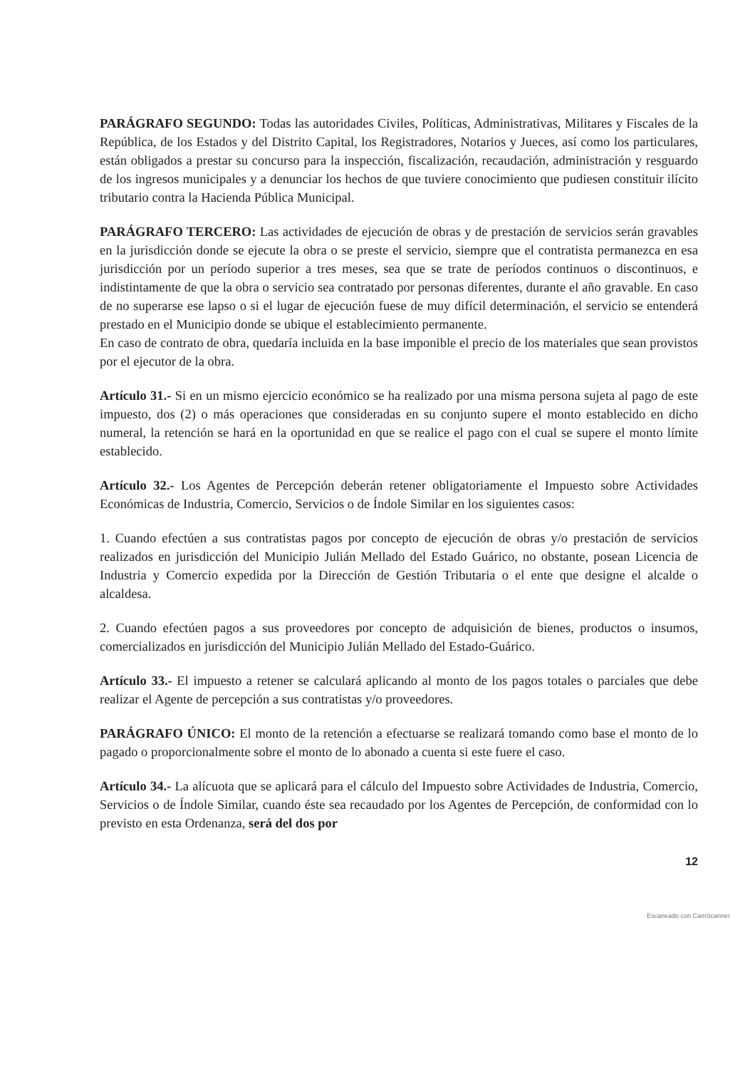PARÁGRAFO SEGUNDO: Todas las autoridades Civiles, Políticas, Administrativas, Militares y Fiscales de la República, de los Estados y del Distrito Capital, los Registradores, Notarios y Jueces, así como los particulares, están obligados a prestar su concurso para la inspección, fiscalización, recaudación, administración y resguardo de los ingresos municipales y a denunciar los hechos de que tuviere conocimiento que pudiesen constituir ilícito tributario contra la Hacienda Pública Municipal.
PARÁGRAFO TERCERO: Las actividades de ejecución de obras y de prestación de servicios serán gravables en la jurisdicción donde se ejecute la obra o se preste el servicio, siempre que el contratista permanezca en esa jurisdicción por un período superior a tres meses, sea que se trate de períodos continuos o discontinuos, e indistintamente de que la obra o servicio sea contratado por personas diferentes, durante el año gravable. En caso de no superarse ese lapso o si el lugar de ejecución fuese de muy difícil determinación, el servicio se entenderá prestado en el Municipio donde se ubique el establecimiento permanente.
En caso de contrato de obra, quedaría incluida en la base imponible el precio de los materiales que sean provistos por el ejecutor de la obra.
Artículo 31.- Si en un mismo ejercicio económico se ha realizado por una misma persona sujeta al pago de este impuesto, dos (2) o más operaciones que consideradas en su conjunto supere el monto establecido en dicho numeral, la retención se hará en la oportunidad en que se realice el pago con el cual se supere el monto límite establecido.
Artículo 32.- Los Agentes de Percepción deberán retener obligatoriamente el Impuesto sobre Actividades Económicas de Industria, Comercio, Servicios o de Índole Similar en los siguientes casos:
1. Cuando efectúen a sus contratistas pagos por concepto de ejecución de obras y/o prestación de servicios realizados en jurisdicción del Municipio Julián Mellado del Estado Guárico, no obstante, posean Licencia de Industria y Comercio expedida por la Dirección de Gestión Tributaria o el ente que designe el alcalde o alcaldesa.
2. Cuando efectúen pagos a sus proveedores por concepto de adquisición de bienes, productos o insumos, comercializados en jurisdicción del Municipio Julián Mellado del Estado-Guárico.
Artículo 33.- El impuesto a retener se calculará aplicando al monto de los pagos totales o parciales que debe realizar el Agente de percepción a sus contratistas y/o proveedores.
PARÁGRAFO ÚNICO: El monto de la retención a efectuarse se realizará tomando como base el monto de lo pagado o proporcionalmente sobre el monto de lo abonado a cuenta si este fuere el caso.
Artículo 34.- La alícuota que se aplicará para el cálculo del Impuesto sobre Actividades de Industria, Comercio, Servicios o de Índole Similar, cuando éste sea recaudado por los Agentes de Percepción, de conformidad con lo previsto en esta Ordenanza, será del dos por
12
Escaneado con CamScanner